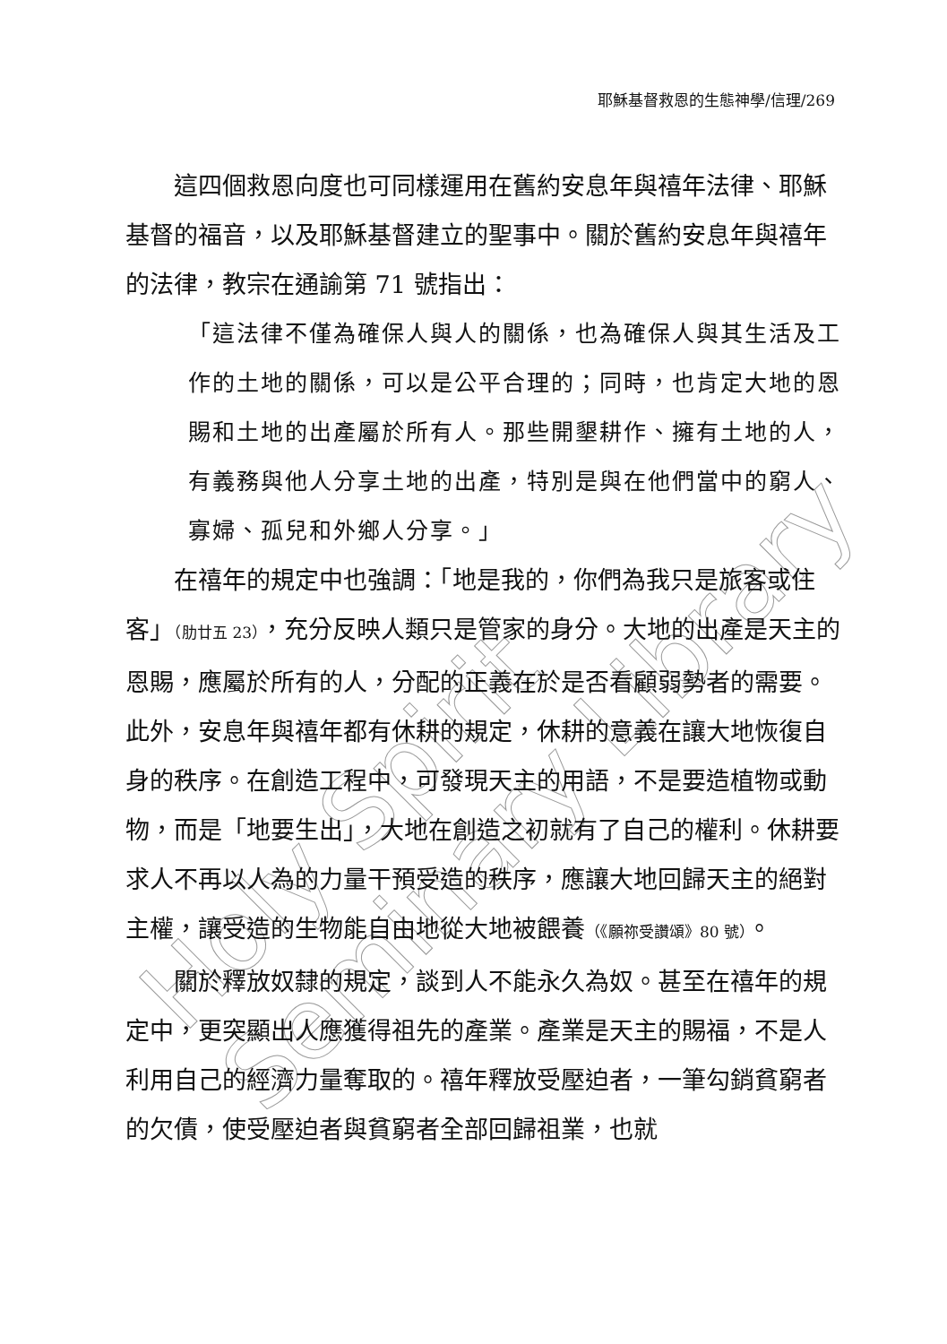Holy Spirit Seminary Library
耶穌基督救恩的生態神學/信理/269
這四個救恩向度也可同樣運用在舊約安息年與禧年法律、耶穌基督的福音，以及耶穌基督建立的聖事中。關於舊約安息年與禧年的法律，教宗在通諭第 71 號指出：
「這法律不僅為確保人與人的關係，也為確保人與其生活及工作的土地的關係，可以是公平合理的；同時，也肯定大地的恩賜和土地的出產屬於所有人。那些開墾耕作、擁有土地的人，有義務與他人分享土地的出產，特別是與在他們當中的窮人、寡婦、孤兒和外鄉人分享。」
在禧年的規定中也強調：「地是我的，你們為我只是旅客或住客」（肋廿五 23），充分反映人類只是管家的身分。大地的出產是天主的恩賜，應屬於所有的人，分配的正義在於是否看顧弱勢者的需要。此外，安息年與禧年都有休耕的規定，休耕的意義在讓大地恢復自身的秩序。在創造工程中，可發現天主的用語，不是要造植物或動物，而是「地要生出」，大地在創造之初就有了自己的權利。休耕要求人不再以人為的力量干預受造的秩序，應讓大地回歸天主的絕對主權，讓受造的生物能自由地從大地被餵養（《願祢受讚頌》80 號）。
關於釋放奴隸的規定，談到人不能永久為奴。甚至在禧年的規定中，更突顯出人應獲得祖先的產業。產業是天主的賜福，不是人利用自己的經濟力量奪取的。禧年釋放受壓迫者，一筆勾銷貧窮者的欠債，使受壓迫者與貧窮者全部回歸祖業，也就